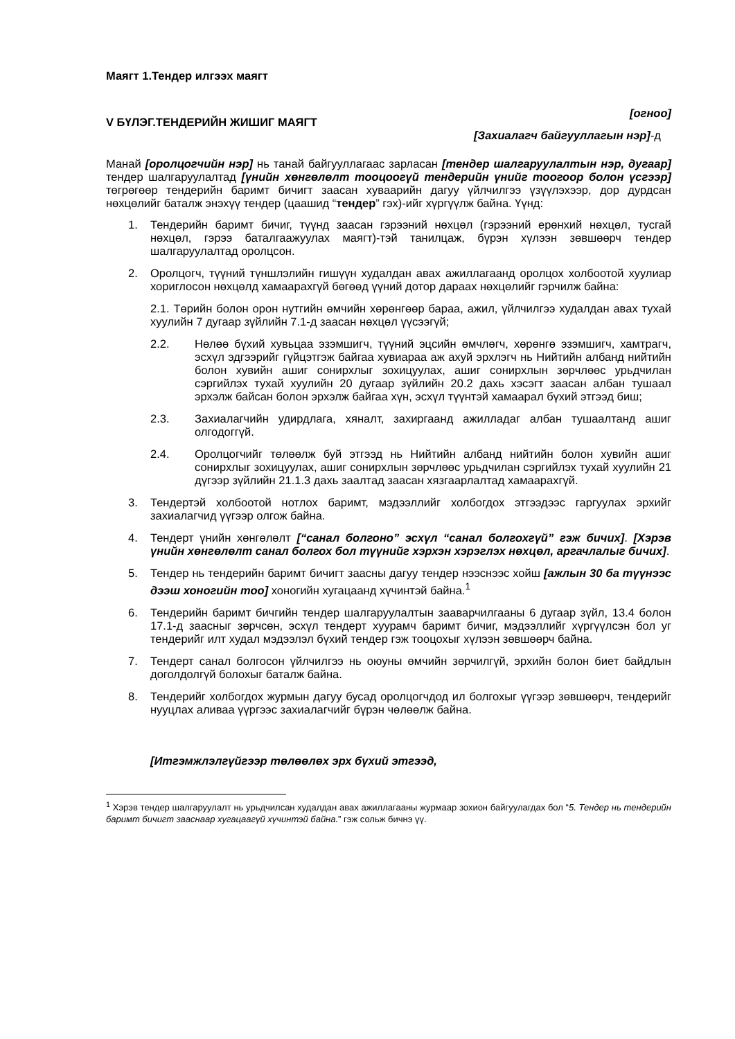Маягт 1.Тендер илгээх маягт
[огноо]
V БҮЛЭГ.ТЕНДЕРИЙН ЖИШИГ МАЯГТ
[Захиалагч байгууллагын нэр]-д
Манай [оролцогчийн нэр] нь танай байгууллагаас зарласан [тендер шалгаруулалтын нэр, дугаар] тендер шалгаруулалтад [үнийн хөнгөлөлт тооцоогүй тендерийн үнийг тоогоор болон үсгээр] төгрөгөөр тендерийн баримт бичигт заасан хуваарийн дагуу үйлчилгээ үзүүлэхээр, дор дурдсан нөхцөлийг баталж энэхүү тендер (цаашид “тендер” гэх)-ийг хүргүүлж байна. Үүнд:
1. Тендерийн баримт бичиг, түүнд заасан гэрээний нөхцөл (гэрээний ерөнхий нөхцөл, тусгай нөхцөл, гэрээ баталгаажуулах маягт)-тэй танилцаж, бүрэн хүлээн зөвшөөрч тендер шалгаруулалтад оролцсон.
2. Оролцогч, түүний түншлэлийн гишүүн худалдан авах ажиллагаанд оролцох холбоотой хуулиар хориглосон нөхцөлд хамаарахгүй бөгөөд үүний дотор дараах нөхцөлийг гэрчилж байна:
2.1. Төрийн болон орон нутгийн өмчийн хөрөнгөөр бараа, ажил, үйлчилгээ худалдан авах тухай хуулийн 7 дугаар зүйлийн 7.1-д заасан нөхцөл үүсээгүй;
2.2. Нөлөө бүхий хувьцаа эзэмшигч, түүний эцсийн өмчлөгч, хөрөнгө эзэмшигч, хамтрагч, эсхүл эдгээрийг гүйцэтгэж байгаа хувиараа аж ахуй эрхлэгч нь Нийтийн албанд нийтийн болон хувийн ашиг сонирхлыг зохицуулах, ашиг сонирхлын зөрчлөөс урьдчилан сэргийлэх тухай хуулийн 20 дугаар зүйлийн 20.2 дахь хэсэгт заасан албан тушаал эрхэлж байсан болон эрхэлж байгаа хүн, эсхүл түүнтэй хамаарал бүхий этгээд биш;
2.3. Захиалагчийн удирдлага, хяналт, захиргаанд ажилладаг албан тушаалтанд ашиг олгодоггүй.
2.4. Оролцогчийг төлөөлж буй этгээд нь Нийтийн албанд нийтийн болон хувийн ашиг сонирхлыг зохицуулах, ашиг сонирхлын зөрчлөөс урьдчилан сэргийлэх тухай хуулийн 21 дүгээр зүйлийн 21.1.3 дахь заалтад заасан хязгаарлалтад хамаарахгүй.
3. Тендертэй холбоотой нотлох баримт, мэдээллийг холбогдох этгээдээс гаргуулах эрхийг захиалагчид үүгээр олгож байна.
4. Тендерт үнийн хөнгөлөлт [“санал болгоно” эсхүл “санал болгохгүй” гэж бичих]. [Хэрэв үнийн хөнгөлөлт санал болгох бол түүнийг хэрхэн хэрэглэх нөхцөл, аргачлалыг бичих].
5. Тендер нь тендерийн баримт бичигт заасны дагуу тендер нээснээс хойш [ажлын 30 ба түүнээс дээш хоногийн тоо] хоногийн хугацаанд хүчинтэй байна.<sup>1</sup>
6. Тендерийн баримт бичгийн тендер шалгаруулалтын зааварчилгааны 6 дугаар зүйл, 13.4 болон 17.1-д заасныг зөрчсөн, эсхүл тендерт хуурамч баримт бичиг, мэдээллийг хүргүүлсэн бол уг тендерийг илт худал мэдээлэл бүхий тендер гэж тооцохыг хүлээн зөвшөөрч байна.
7. Тендерт санал болгосон үйлчилгээ нь оюуны өмчийн зөрчилгүй, эрхийн болон биет байдлын доголдолгүй болохыг баталж байна.
8. Тендерийг холбогдох журмын дагуу бусад оролцогчдод ил болгохыг үүгээр зөвшөөрч, тендерийг нууцлах аливаа үүргээс захиалагчийг бүрэн чөлөөлж байна.
[Итгэмжлэлгүйгээр төлөөлөх эрх бүхий этгээд,
<sup>1</sup> Хэрэв тендер шалгаруулалт нь урьдчилсан худалдан авах ажиллагааны журмаар зохион байгуулагдах бол “5. Тендер нь тендерийн баримт бичигт зааснаар хугацаагүй хүчинтэй байна.” гэж сольж бичнэ үү.